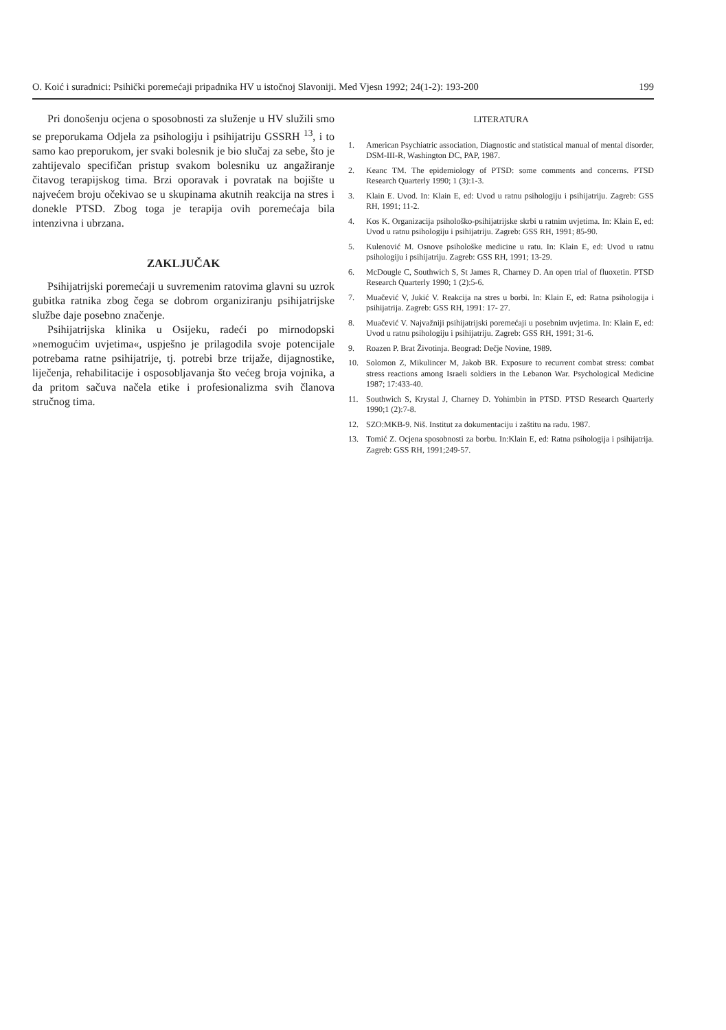O. Koić i suradnici: Psihički poremećaji pripadnika HV u istočnoj Slavoniji. Med Vjesn 1992; 24(1-2): 193-200 199
Pri donošenju ocjena o sposobnosti za služenje u HV služili smo se preporukama Odjela za psihologiju i psihijatriju GSSRH <sup>13</sup>, i to samo kao preporukom, jer svaki bolesnik je bio slučaj za sebe, što je zahtijevalo specifičan pristup svakom bolesniku uz angažiranje čitavog terapijskog tima. Brzi oporavak i povratak na bojište u najvećem broju očekivao se u skupinama akutnih reakcija na stres i donekle PTSD. Zbog toga je terapija ovih poremećaja bila intenzivna i ubrzana.
ZAKLJUČAK
Psihijatrijski poremećaji u suvremenim ratovima glavni su uzrok gubitka ratnika zbog čega se dobrom organiziranju psihijatrijske službe daje posebno značenje.
Psihijatrijska klinika u Osijeku, radeći po mirnodopski »nemogućim uvjetima«, uspješno je prilagodila svoje potencijale potrebama ratne psihijatrije, tj. potrebi brze trijaže, dijagnostike, liječenja, rehabilitacije i osposobljavanja što većeg broja vojnika, a da pritom sačuva načela etike i profesionalizma svih članova stručnog tima.
LITERATURA
1. American Psychiatric association, Diagnostic and statistical manual of mental disorder, DSM-III-R, Washington DC, PAP, 1987.
2. Keanc TM. The epidemiology of PTSD: some comments and concerns. PTSD Research Quarterly 1990; 1 (3):1-3.
3. Klain E. Uvod. In: Klain E, ed: Uvod u ratnu psihologiju i psihijatriju. Zagreb: GSS RH, 1991; 11-2.
4. Kos K. Organizacija psihološko-psihijatrijske skrbi u ratnim uvjetima. In: Klain E, ed: Uvod u ratnu psihologiju i psihijatriju. Zagreb: GSS RH, 1991; 85-90.
5. Kulenović M. Osnove psihološke medicine u ratu. In: Klain E, ed: Uvod u ratnu psihologiju i psihijatriju. Zagreb: GSS RH, 1991; 13-29.
6. McDougle C, Southwich S, St James R, Charney D. An open trial of fluoxetin. PTSD Research Quarterly 1990; 1 (2):5-6.
7. Muačević V, Jukić V. Reakcija na stres u borbi. In: Klain E, ed: Ratna psihologija i psihijatrija. Zagreb: GSS RH, 1991: 17- 27.
8. Muačević V. Najvažniji psihijatrijski poremećaji u posebnim uvjetima. In: Klain E, ed: Uvod u ratnu psihologiju i psihijatriju. Zagreb: GSS RH, 1991; 31-6.
9. Roazen P. Brat Životinja. Beograd: Dečje Novine, 1989.
10. Solomon Z, Mikulincer M, Jakob BR. Exposure to recurrent combat stress: combat stress reactions among Israeli soldiers in the Lebanon War. Psychological Medicine 1987; 17:433-40.
11. Southwich S, Krystal J, Charney D. Yohimbin in PTSD. PTSD Research Quarterly 1990;1 (2):7-8.
12. SZO:MKB-9. Niš. Institut za dokumentaciju i zaštitu na radu. 1987.
13. Tomić Z. Ocjena sposobnosti za borbu. In:Klain E, ed: Ratna psihologija i psihijatrija. Zagreb: GSS RH, 1991;249-57.